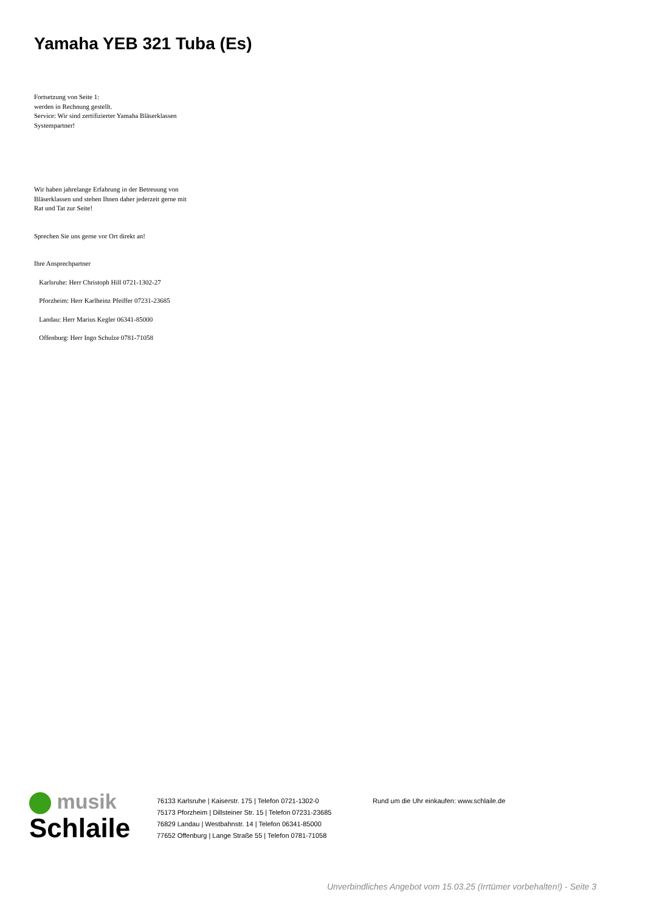Yamaha YEB 321 Tuba (Es)
Fortsetzung von Seite 1:
werden in Rechnung gestellt.
Service: Wir sind zertifizierter Yamaha Bläserklassen Systempartner!
Wir haben jahrelange Erfahrung in der Betreuung von Bläserklassen und stehen Ihnen daher jederzeit gerne mit Rat und Tat zur Seite!
Sprechen Sie uns gerne vor Ort direkt an!
Ihre Ansprechpartner
Karlsruhe: Herr Christoph Hill 0721-1302-27
Pforzheim: Herr Karlheinz Pfeiffer 07231-23685
Landau: Herr Marius Kegler 06341-85000
Offenburg: Herr Ingo Schulze 0781-71058
musik
Schlaile
76133 Karlsruhe | Kaiserstr. 175 | Telefon 0721-1302-0
75173 Pforzheim | Dillsteiner Str. 15 | Telefon 07231-23685
76829 Landau | Westbahnstr. 14 | Telefon 06341-85000
77652 Offenburg | Lange Straße 55 | Telefon 0781-71058
Rund um die Uhr einkaufen: www.schlaile.de
Unverbindliches Angebot vom 15.03.25 (Irrtümer vorbehalten!) - Seite 3